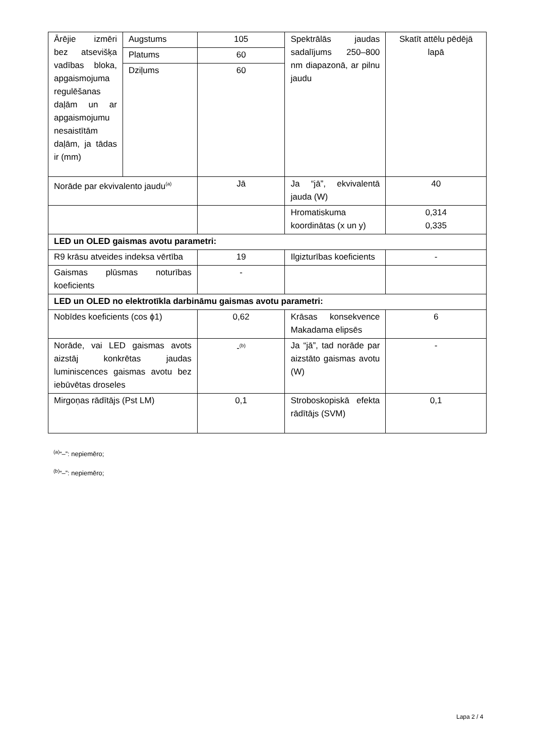| Ārējie izmēri bez atsevišķa vadības bloka, apgaismojuma regulēšanas daļām un ar apgaismojumu nesaistītām daļām, ja tādas ir (mm) | Augstums | 105 | Spektrālās jaudas sadalījums 250–800 nm diapazonā, ar pilnu jaudu | Skatīt attēlu pēdējā lapā |
| | Platums | 60 | | |
| | Dziļums | 60 | | |
| Norāde par ekvivalento jaudu<sup>(a)</sup> | | Jā | Ja “jā”, ekvivalentā jauda (W) | 40 |
| | | | Hromatiskuma koordinātas (x un y) | 0,314 0,335 |
| LED un OLED gaismas avotu parametri: | | | | |
| R9 krāsu atveides indeksa vērtība | | 19 | Ilgizturības koeficients | - |
| Gaismas plūsmas noturības koeficients | | - | | |
| LED un OLED no elektrotīkla darbināmu gaismas avotu parametri: | | | | |
| Nobīdes koeficients (cos ϕ1) | | 0,62 | Krāsas konsekvence Makadama elipsēs | 6 |
| Norāde, vai LED gaismas avots aizstāj konkrētas jaudas luminiscences gaismas avotu bez iebūvētas droseles | | -<sup>(b)</sup> | Ja “jā”, tad norāde par aizstāto gaismas avotu (W) | - |
| Mirgoņas rādītājs (Pst LM) | | 0,1 | Stroboskopiskā efekta rādītājs (SVM) | 0,1 |
<sup>(a)</sup> “–”: nepiemēro;
<sup>(b)</sup> “–”: nepiemēro;
Lapa 2 / 4